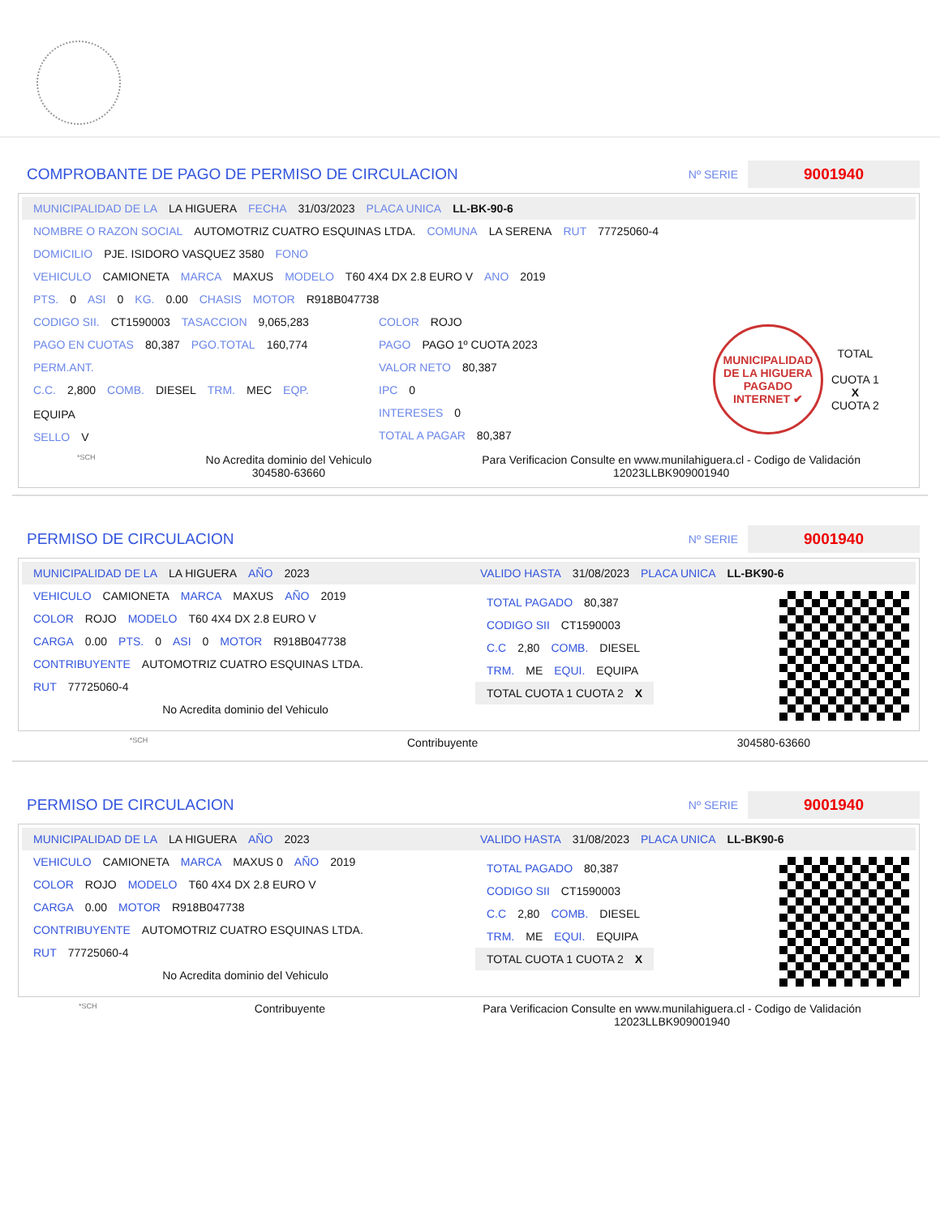COMPROBANTE DE PAGO DE PERMISO DE CIRCULACION
Nº SERIE 9001940
MUNICIPALIDAD DE LA LA HIGUERA FECHA 31/03/2023 PLACA UNICA LL-BK-90-6
NOMBRE O RAZON SOCIAL AUTOMOTRIZ CUATRO ESQUINAS LTDA. COMUNA LA SERENA RUT 77725060-4
DOMICILIO PJE. ISIDORO VASQUEZ 3580 FONO
VEHICULO CAMIONETA MARCA MAXUS MODELO T60 4X4 DX 2.8 EURO V ANO 2019
PTS. 0 ASI 0 KG. 0.00 CHASIS MOTOR R918B047738
CODIGO SII. CT1590003 TASACCION 9,065,283
PAGO EN CUOTAS 80,387 PGO.TOTAL 160,774
PERM.ANT.
C.C. 2,800 COMB. DIESEL TRM. MEC EQP. EQUIPA
SELLO V
COLOR ROJO
PAGO PAGO 1º CUOTA 2023
VALOR NETO 80,387
IPC 0
INTERESES 0
TOTAL A PAGAR 80,387
MUNICIPALIDAD DE LA HIGUERA
PAGADO INTERNET ✔
TOTAL
CUOTA 1
X
CUOTA 2
*SCH
No Acredita dominio del Vehiculo
304580-63660
Para Verificacion Consulte en www.munilahiguera.cl - Codigo de Validación
12023LLBK909001940
PERMISO DE CIRCULACION
Nº SERIE 9001940
MUNICIPALIDAD DE LA LA HIGUERA AÑO 2023
VEHICULO CAMIONETA MARCA MAXUS AÑO 2019
COLOR ROJO MODELO T60 4X4 DX 2.8 EURO V
CARGA 0.00 PTS. 0 ASI 0 MOTOR R918B047738
CONTRIBUYENTE AUTOMOTRIZ CUATRO ESQUINAS LTDA.
RUT 77725060-4
No Acredita dominio del Vehiculo
VALIDO HASTA 31/08/2023 PLACA UNICA LL-BK90-6
TOTAL PAGADO 80,387
CODIGO SII CT1590003
C.C 2,80 COMB. DIESEL
TRM. ME EQUI. EQUIPA
TOTAL CUOTA 1 CUOTA 2 X
*SCH
Contribuyente 304580-63660
PERMISO DE CIRCULACION
Nº SERIE 9001940
MUNICIPALIDAD DE LA LA HIGUERA AÑO 2023
VEHICULO CAMIONETA MARCA MAXUS 0 AÑO 2019
COLOR ROJO MODELO T60 4X4 DX 2.8 EURO V
CARGA 0.00 MOTOR R918B047738
CONTRIBUYENTE AUTOMOTRIZ CUATRO ESQUINAS LTDA.
RUT 77725060-4
No Acredita dominio del Vehiculo
VALIDO HASTA 31/08/2023 PLACA UNICA LL-BK90-6
TOTAL PAGADO 80,387
CODIGO SII CT1590003
C.C 2,80 COMB. DIESEL
TRM. ME EQUI. EQUIPA
TOTAL CUOTA 1 CUOTA 2 X
*SCH
Contribuyente Para Verificacion Consulte en www.munilahiguera.cl - Codigo de Validación
12023LLBK909001940